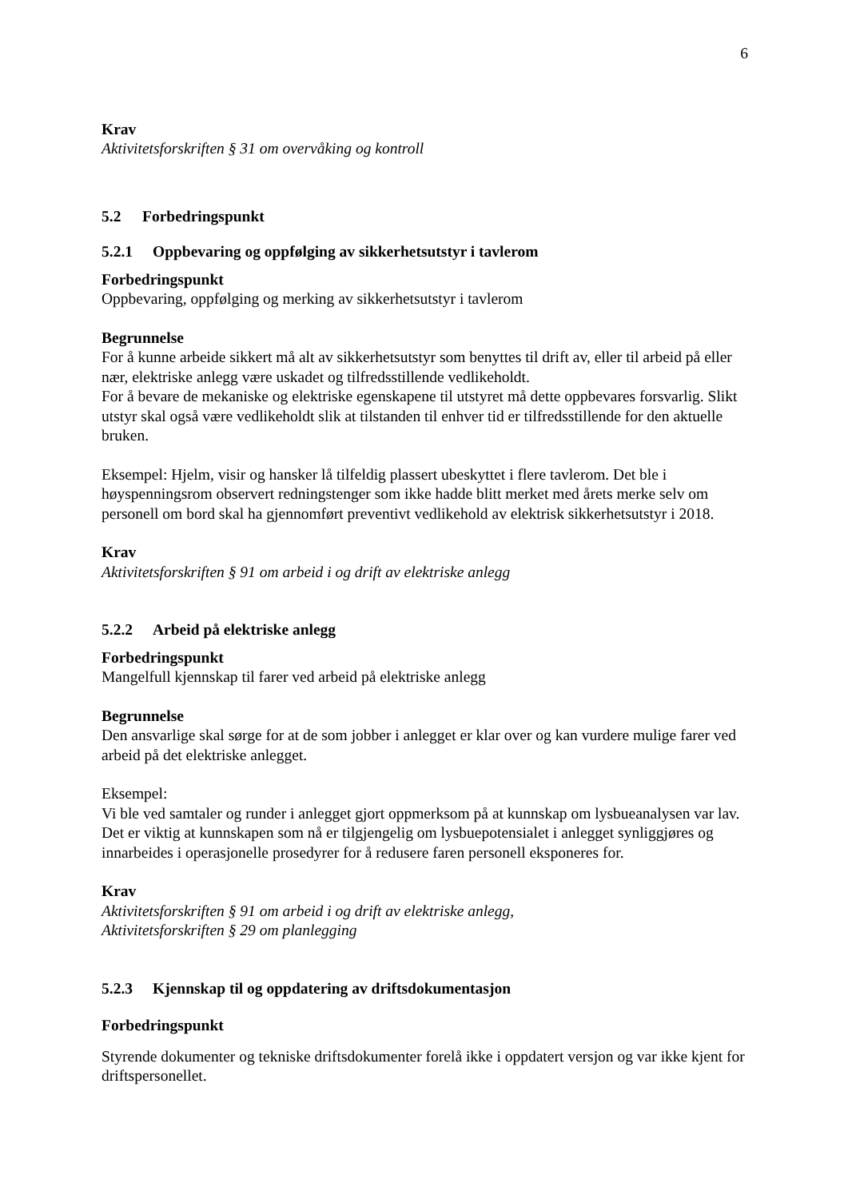6
Krav
Aktivitetsforskriften § 31 om overvåking og kontroll
5.2 Forbedringspunkt
5.2.1 Oppbevaring og oppfølging av sikkerhetsutstyr i tavlerom
Forbedringspunkt
Oppbevaring, oppfølging og merking av sikkerhetsutstyr i tavlerom
Begrunnelse
For å kunne arbeide sikkert må alt av sikkerhetsutstyr som benyttes til drift av, eller til arbeid på eller nær, elektriske anlegg være uskadet og tilfredsstillende vedlikeholdt.
For å bevare de mekaniske og elektriske egenskapene til utstyret må dette oppbevares forsvarlig. Slikt utstyr skal også være vedlikeholdt slik at tilstanden til enhver tid er tilfredsstillende for den aktuelle bruken.
Eksempel: Hjelm, visir og hansker lå tilfeldig plassert ubeskyttet i flere tavlerom. Det ble i høyspenningsrom observert redningstenger som ikke hadde blitt merket med årets merke selv om personell om bord skal ha gjennomført preventivt vedlikehold av elektrisk sikkerhetsutstyr i 2018.
Krav
Aktivitetsforskriften § 91 om arbeid i og drift av elektriske anlegg
5.2.2 Arbeid på elektriske anlegg
Forbedringspunkt
Mangelfull kjennskap til farer ved arbeid på elektriske anlegg
Begrunnelse
Den ansvarlige skal sørge for at de som jobber i anlegget er klar over og kan vurdere mulige farer ved arbeid på det elektriske anlegget.
Eksempel:
Vi ble ved samtaler og runder i anlegget gjort oppmerksom på at kunnskap om lysbueanalysen var lav. Det er viktig at kunnskapen som nå er tilgjengelig om lysbuepotensialet i anlegget synliggjøres og innarbeides i operasjonelle prosedyrer for å redusere faren personell eksponeres for.
Krav
Aktivitetsforskriften § 91 om arbeid i og drift av elektriske anlegg,
Aktivitetsforskriften § 29 om planlegging
5.2.3 Kjennskap til og oppdatering av driftsdokumentasjon
Forbedringspunkt
Styrende dokumenter og tekniske driftsdokumenter forelå ikke i oppdatert versjon og var ikke kjent for driftspersonellet.